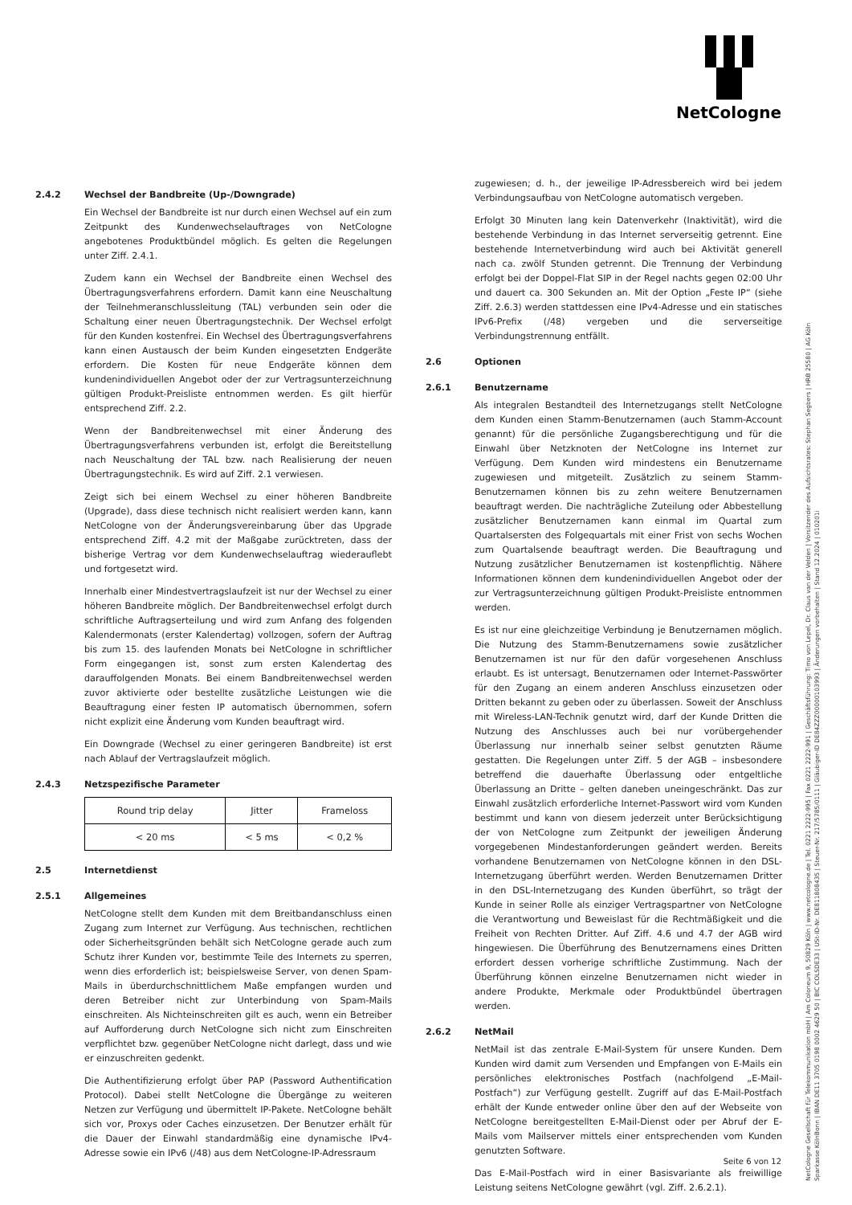NetCologne
2.4.2 Wechsel der Bandbreite (Up-/Downgrade)
Ein Wechsel der Bandbreite ist nur durch einen Wechsel auf ein zum Zeitpunkt des Kundenwechselauftrages von NetCologne angebotenes Produktbündel möglich. Es gelten die Regelungen unter Ziff. 2.4.1.
Zudem kann ein Wechsel der Bandbreite einen Wechsel des Übertragungsverfahrens erfordern. Damit kann eine Neuschaltung der Teilnehmeranschlussleitung (TAL) verbunden sein oder die Schaltung einer neuen Übertragungstechnik. Der Wechsel erfolgt für den Kunden kostenfrei. Ein Wechsel des Übertragungsverfahrens kann einen Austausch der beim Kunden eingesetzten Endgeräte erfordern. Die Kosten für neue Endgeräte können dem kundenindividuellen Angebot oder der zur Vertragsunterzeichnung gültigen Produkt-Preisliste entnommen werden. Es gilt hierfür entsprechend Ziff. 2.2.
Wenn der Bandbreitenwechsel mit einer Änderung des Übertragungsverfahrens verbunden ist, erfolgt die Bereitstellung nach Neuschaltung der TAL bzw. nach Realisierung der neuen Übertragungstechnik. Es wird auf Ziff. 2.1 verwiesen.
Zeigt sich bei einem Wechsel zu einer höheren Bandbreite (Upgrade), dass diese technisch nicht realisiert werden kann, kann NetCologne von der Änderungsvereinbarung über das Upgrade entsprechend Ziff. 4.2 mit der Maßgabe zurücktreten, dass der bisherige Vertrag vor dem Kundenwechselauftrag wiederauflebt und fortgesetzt wird.
Innerhalb einer Mindestvertragslaufzeit ist nur der Wechsel zu einer höheren Bandbreite möglich. Der Bandbreitenwechsel erfolgt durch schriftliche Auftragserteilung und wird zum Anfang des folgenden Kalendermonats (erster Kalendertag) vollzogen, sofern der Auftrag bis zum 15. des laufenden Monats bei NetCologne in schriftlicher Form eingegangen ist, sonst zum ersten Kalendertag des darauffolgenden Monats. Bei einem Bandbreitenwechsel werden zuvor aktivierte oder bestellte zusätzliche Leistungen wie die Beauftragung einer festen IP automatisch übernommen, sofern nicht explizit eine Änderung vom Kunden beauftragt wird.
Ein Downgrade (Wechsel zu einer geringeren Bandbreite) ist erst nach Ablauf der Vertragslaufzeit möglich.
2.4.3 Netzspezifische Parameter
| Round trip delay | Jitter | Frameloss |
| --- | --- | --- |
| < 20 ms | < 5 ms | < 0,2 % |
2.5 Internetdienst
2.5.1 Allgemeines
NetCologne stellt dem Kunden mit dem Breitbandanschluss einen Zugang zum Internet zur Verfügung. Aus technischen, rechtlichen oder Sicherheitsgründen behält sich NetCologne gerade auch zum Schutz ihrer Kunden vor, bestimmte Teile des Internets zu sperren, wenn dies erforderlich ist; beispielsweise Server, von denen Spam-Mails in überdurchschnittlichem Maße empfangen wurden und deren Betreiber nicht zur Unterbindung von Spam-Mails einschreiten. Als Nichteinschreiten gilt es auch, wenn ein Betreiber auf Aufforderung durch NetCologne sich nicht zum Einschreiten verpflichtet bzw. gegenüber NetCologne nicht darlegt, dass und wie er einzuschreiten gedenkt.
Die Authentifizierung erfolgt über PAP (Password Authentification Protocol). Dabei stellt NetCologne die Übergänge zu weiteren Netzen zur Verfügung und übermittelt IP-Pakete. NetCologne behält sich vor, Proxys oder Caches einzusetzen. Der Benutzer erhält für die Dauer der Einwahl standardmäßig eine dynamische IPv4-Adresse sowie ein IPv6 (/48) aus dem NetCologne-IP-Adressraum
zugewiesen; d. h., der jeweilige IP-Adressbereich wird bei jedem Verbindungsaufbau von NetCologne automatisch vergeben.
Erfolgt 30 Minuten lang kein Datenverkehr (Inaktivität), wird die bestehende Verbindung in das Internet serverseitig getrennt. Eine bestehende Internetverbindung wird auch bei Aktivität generell nach ca. zwölf Stunden getrennt. Die Trennung der Verbindung erfolgt bei der Doppel-Flat SIP in der Regel nachts gegen 02:00 Uhr und dauert ca. 300 Sekunden an. Mit der Option „Feste IP“ (siehe Ziff. 2.6.3) werden stattdessen eine IPv4-Adresse und ein statisches IPv6-Prefix (/48) vergeben und die serverseitige Verbindungstrennung entfällt.
2.6 Optionen
2.6.1 Benutzername
Als integralen Bestandteil des Internetzugangs stellt NetCologne dem Kunden einen Stamm-Benutzernamen (auch Stamm-Account genannt) für die persönliche Zugangsberechtigung und für die Einwahl über Netzknoten der NetCologne ins Internet zur Verfügung. Dem Kunden wird mindestens ein Benutzername zugewiesen und mitgeteilt. Zusätzlich zu seinem Stamm-Benutzernamen können bis zu zehn weitere Benutzernamen beauftragt werden. Die nachträgliche Zuteilung oder Abbestellung zusätzlicher Benutzernamen kann einmal im Quartal zum Quartalsersten des Folgequartals mit einer Frist von sechs Wochen zum Quartalsende beauftragt werden. Die Beauftragung und Nutzung zusätzlicher Benutzernamen ist kostenpflichtig. Nähere Informationen können dem kundenindividuellen Angebot oder der zur Vertragsunterzeichnung gültigen Produkt-Preisliste entnommen werden.
Es ist nur eine gleichzeitige Verbindung je Benutzernamen möglich. Die Nutzung des Stamm-Benutzernamens sowie zusätzlicher Benutzernamen ist nur für den dafür vorgesehenen Anschluss erlaubt. Es ist untersagt, Benutzernamen oder Internet-Passwörter für den Zugang an einem anderen Anschluss einzusetzen oder Dritten bekannt zu geben oder zu überlassen. Soweit der Anschluss mit Wireless-LAN-Technik genutzt wird, darf der Kunde Dritten die Nutzung des Anschlusses auch bei nur vorübergehender Überlassung nur innerhalb seiner selbst genutzten Räume gestatten. Die Regelungen unter Ziff. 5 der AGB – insbesondere betreffend die dauerhafte Überlassung oder entgeltliche Überlassung an Dritte – gelten daneben uneingeschränkt. Das zur Einwahl zusätzlich erforderliche Internet-Passwort wird vom Kunden bestimmt und kann von diesem jederzeit unter Berücksichtigung der von NetCologne zum Zeitpunkt der jeweiligen Änderung vorgegebenen Mindestanforderungen geändert werden. Bereits vorhandene Benutzernamen von NetCologne können in den DSL-Internetzugang überführt werden. Werden Benutzernamen Dritter in den DSL-Internetzugang des Kunden überführt, so trägt der Kunde in seiner Rolle als einziger Vertragspartner von NetCologne die Verantwortung und Beweislast für die Rechtmäßigkeit und die Freiheit von Rechten Dritter. Auf Ziff. 4.6 und 4.7 der AGB wird hingewiesen. Die Überführung des Benutzernamens eines Dritten erfordert dessen vorherige schriftliche Zustimmung. Nach der Überführung können einzelne Benutzernamen nicht wieder in andere Produkte, Merkmale oder Produktbündel übertragen werden.
2.6.2 NetMail
NetMail ist das zentrale E-Mail-System für unsere Kunden. Dem Kunden wird damit zum Versenden und Empfangen von E-Mails ein persönliches elektronisches Postfach (nachfolgend „E-Mail-Postfach“) zur Verfügung gestellt. Zugriff auf das E-Mail-Postfach erhält der Kunde entweder online über den auf der Webseite von NetCologne bereitgestellten E-Mail-Dienst oder per Abruf der E-Mails vom Mailserver mittels einer entsprechenden vom Kunden genutzten Software.
Das E-Mail-Postfach wird in einer Basisvariante als freiwillige Leistung seitens NetCologne gewährt (vgl. Ziff. 2.6.2.1).
NetCologne Gesellschaft für Telekommunikation mbH | Am Coloneum 9, 50829 Köln | www.netcologne.de | Tel. 0221 2222-995 | Fax 0221 2222-991 | Geschäftsführung: Timo von Lepel, Dr. Claus van der Velden | Vorsitzender des Aufsichtsrates: Stephan Segbers | HRB 25580 | AG Köln
Sparkasse KölnBonn | IBAN DE11 3705 0198 0002 4629 50 | BIC COLSDE33 | USt-ID-Nr. DE811808435 | Steuer-Nr. 217/5785/0111 | Gläubiger-ID DE84ZZZ00000103993 | Änderungen vorbehalten | Stand 12.2024 | 010201i
Seite 6 von 12